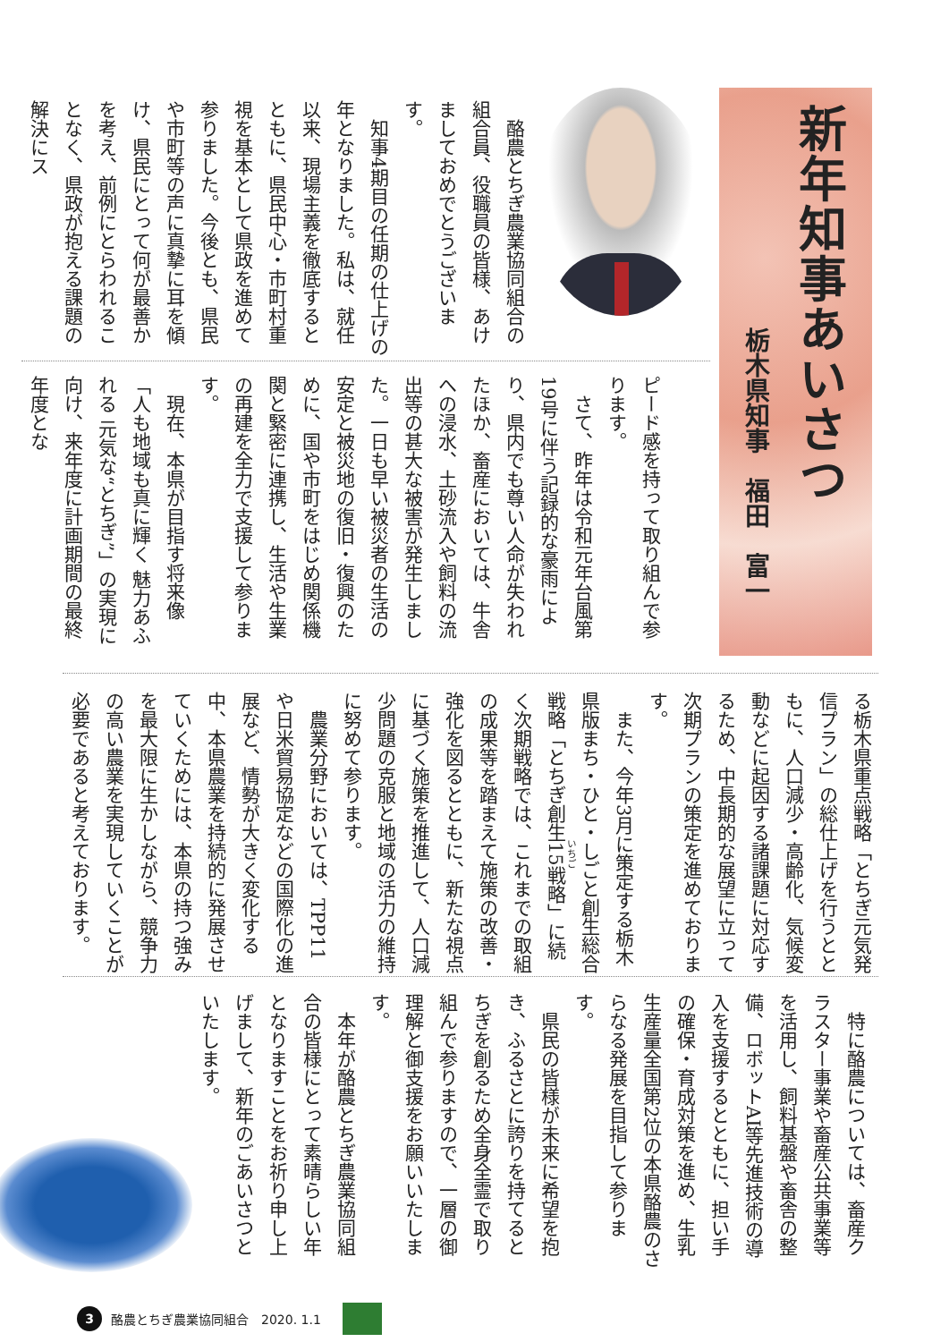新年知事あいさつ
栃木県知事　福田　富一
酪農とちぎ農業協同組合の組合員、役職員の皆様、あけましておめでとうございます。
知事4期目の任期の仕上げの年となりました。私は、就任以来、現場主義を徹底するとともに、県民中心・市町村重視を基本として県政を進めて参りました。今後とも、県民や市町等の声に真摯に耳を傾け、県民にとって何が最善かを考え、前例にとらわれることなく、県政が抱える課題の解決にス
ピード感を持って取り組んで参ります。
さて、昨年は令和元年台風第19号に伴う記録的な豪雨により、県内でも尊い人命が失われたほか、畜産においては、牛舎への浸水、土砂流入や飼料の流出等の甚大な被害が発生しました。一日も早い被災者の生活の安定と被災地の復旧・復興のために、国や市町をはじめ関係機関と緊密に連携し、生活や生業の再建を全力で支援して参ります。
現在、本県が目指す将来像「人も地域も真に輝く 魅力あふれる 元気な“とちぎ”」の実現に向け、来年度に計画期間の最終年度とな
る栃木県重点戦略「とちぎ元気発信プラン」の総仕上げを行うとともに、人口減少・高齢化、気候変動などに起因する諸課題に対応するため、中長期的な展望に立って次期プランの策定を進めております。
また、今年3月に策定する栃木県版まち・ひと・しごと創生総合戦略「とちぎ創生15戦略」に続く次期戦略では、これまでの取組の成果等を踏まえて施策の改善・強化を図るとともに、新たな視点に基づく施策を推進して、人口減少問題の克服と地域の活力の維持に努めて参ります。
農業分野においては、TPP11や日米貿易協定などの国際化の進展など、情勢が大きく変化する中、本県農業を持続的に発展させていくためには、本県の持つ強みを最大限に生かしながら、競争力の高い農業を実現していくことが必要であると考えております。
特に酪農については、畜産クラスター事業や畜産公共事業等を活用し、飼料基盤や畜舎の整備、ロボットAI等先進技術の導入を支援するとともに、担い手の確保・育成対策を進め、生乳生産量全国第2位の本県酪農のさらなる発展を目指して参ります。
県民の皆様が未来に希望を抱き、ふるさとに誇りを持てるとちぎを創るため全身全霊で取り組んで参りますので、一層の御理解と御支援をお願いいたします。
本年が酪農とちぎ農業協同組合の皆様にとって素晴らしい年となりますことをお祈り申し上げまして、新年のごあいさつといたします。
3 酪農とちぎ農業協同組合　2020. 1.1